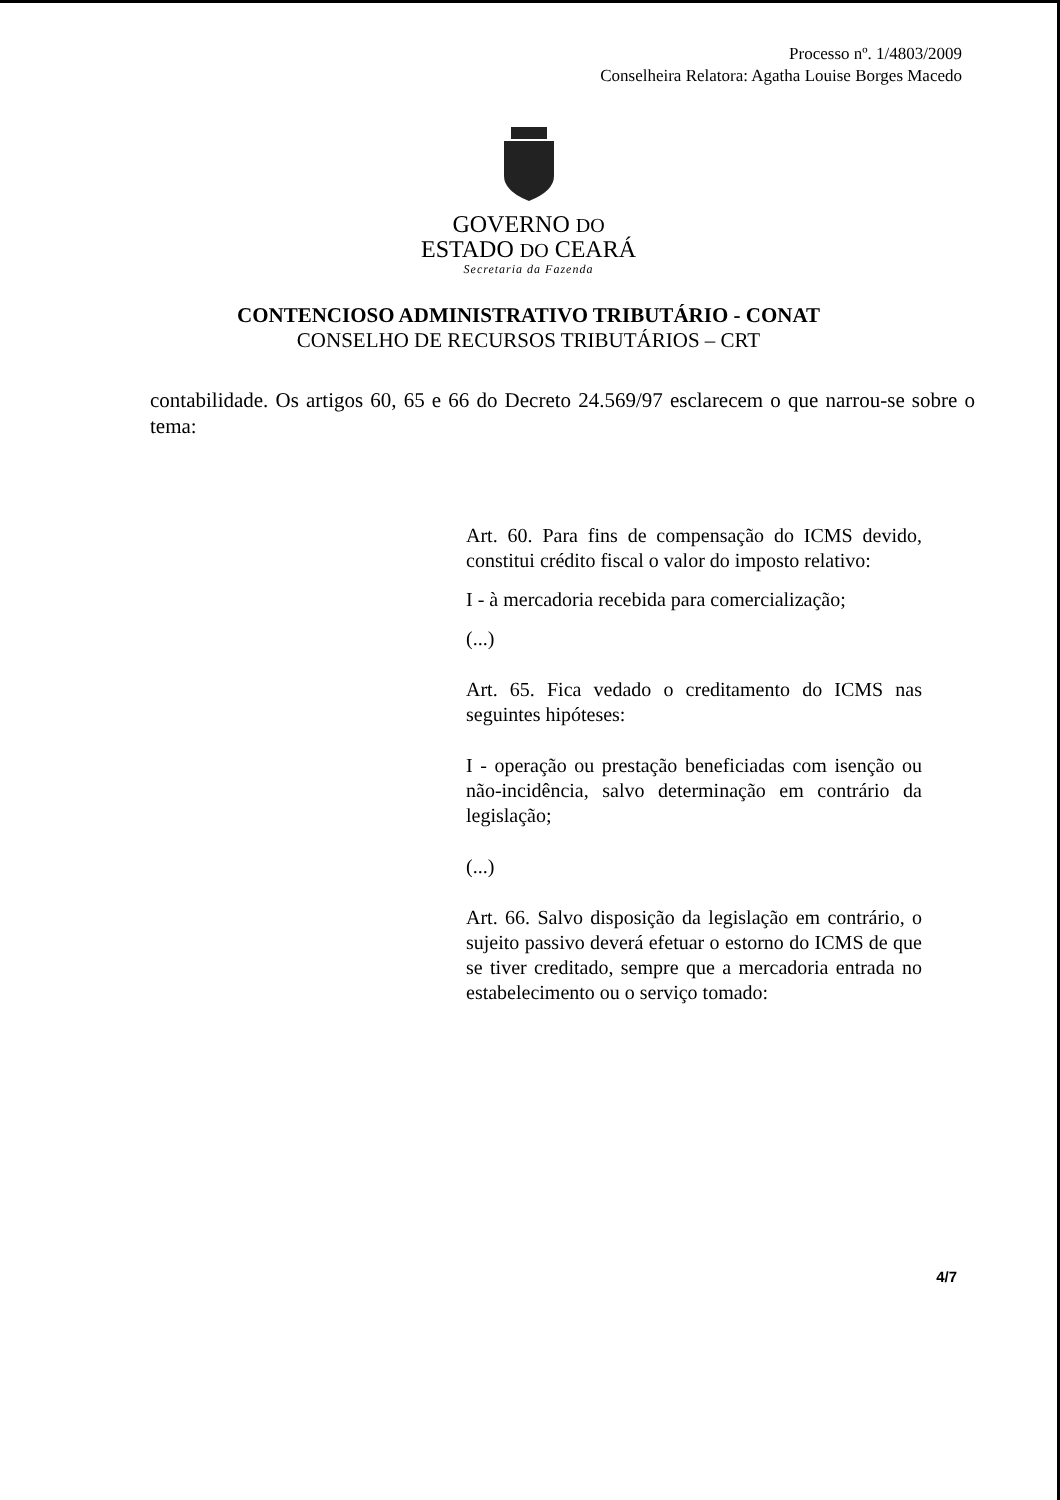Processo nº. 1/4803/2009
Conselheira Relatora: Agatha Louise Borges Macedo
GOVERNO DO
ESTADO DO CEARÁ
Secretaria da Fazenda
CONTENCIOSO ADMINISTRATIVO TRIBUTÁRIO - CONAT
CONSELHO DE RECURSOS TRIBUTÁRIOS – CRT
contabilidade. Os artigos 60, 65 e 66 do Decreto 24.569/97 esclarecem o que narrou-se sobre o tema:
Art. 60. Para fins de compensação do ICMS devido, constitui crédito fiscal o valor do imposto relativo:
I - à mercadoria recebida para comercialização;
(...)
Art. 65. Fica vedado o creditamento do ICMS nas seguintes hipóteses:
I - operação ou prestação beneficiadas com isenção ou não-incidência, salvo determinação em contrário da legislação;
(...)
Art. 66. Salvo disposição da legislação em contrário, o sujeito passivo deverá efetuar o estorno do ICMS de que se tiver creditado, sempre que a mercadoria entrada no estabelecimento ou o serviço tomado:
4/7